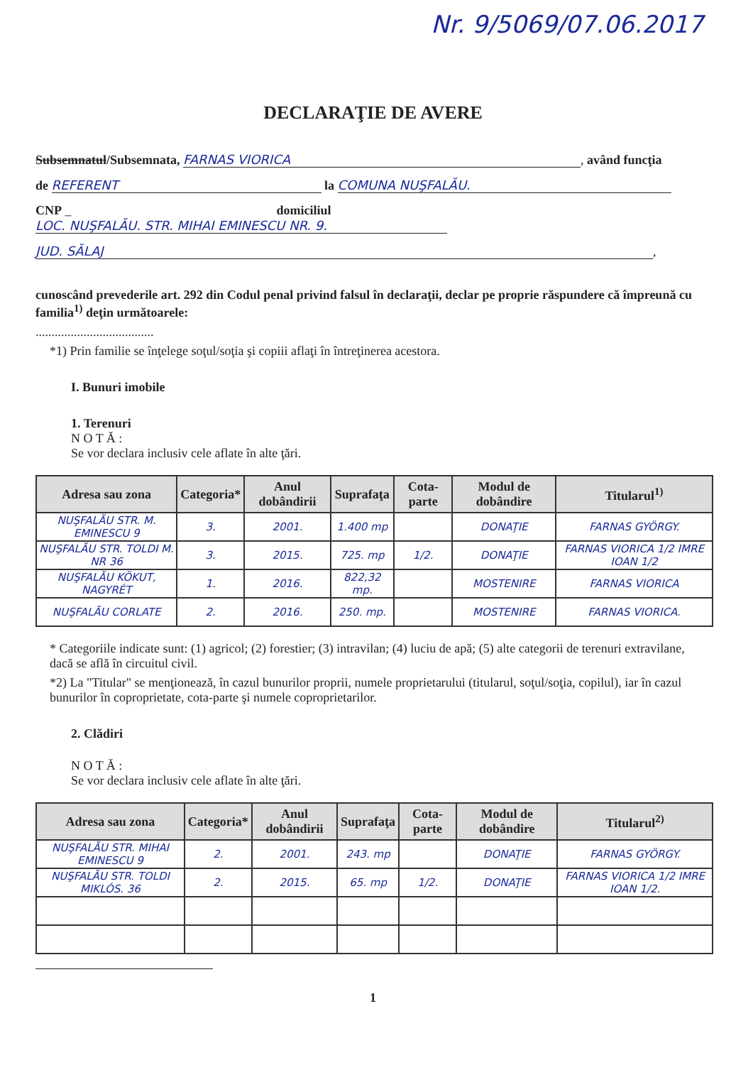Nr. 9/5069/07.06.2017
DECLARAŢIE DE AVERE
Subsemnatul/Subsemnata, FARNAS VIORICA, având funcţia
de REFERENT la COMUNA NUŞFALĂU.
CNP _ domiciliul LOC. NUŞFALĂU. STR. MIHAI EMINESCU NR. 9.
JUD. SĂLAJ,
cunoscând prevederile art. 292 din Codul penal privind falsul în declaraţii, declar pe proprie răspundere că împreună cu familia<sup>1)</sup> deţin următoarele:
.....................................
*1) Prin familie se înţelege soţul/soţia şi copiii aflaţi în întreţinerea acestora.
I. Bunuri imobile
1. Terenuri
N O T Ă :
Se vor declara inclusiv cele aflate în alte ţări.
| Adresa sau zona | Categoria* | Anul dobândirii | Suprafaţa | Cota-parte | Modul de dobândire | Titularul<sup>1)</sup> |
| --- | --- | --- | --- | --- | --- | --- |
| NUŞFALĂU STR. M. EMINESCU 9 | 3. | 2001. | 1.400 mp | | DONAŢIE | FARNAS GYÖRGY. |
| NUŞFALĂU STR. TOLDI M. NR 36 | 3. | 2015. | 725. mp | 1/2. | DONAŢIE | FARNAS VIORICA 1/2 IMRE IOAN 1/2 |
| NUŞFALĂU KÖKUT, NAGYRÉT | 1. | 2016. | 822,32 mp. | | MOSTENIRE | FARNAS VIORICA |
| NUŞFALĂU CORLATE | 2. | 2016. | 250. mp. | | MOSTENIRE | FARNAS VIORICA. |
* Categoriile indicate sunt: (1) agricol; (2) forestier; (3) intravilan; (4) luciu de apă; (5) alte categorii de terenuri extravilane, dacă se află în circuitul civil.
*2) La "Titular" se menţionează, în cazul bunurilor proprii, numele proprietarului (titularul, soţul/soţia, copilul), iar în cazul bunurilor în coproprietate, cota-parte şi numele coproprietarilor.
2. Clădiri
N O T Ă :
Se vor declara inclusiv cele aflate în alte ţări.
| Adresa sau zona | Categoria* | Anul dobândirii | Suprafaţa | Cota-parte | Modul de dobândire | Titularul<sup>2)</sup> |
| --- | --- | --- | --- | --- | --- | --- |
| NUŞFALĂU STR. MIHAI EMINESCU 9 | 2. | 2001. | 243. mp | | DONAŢIE | FARNAS GYÖRGY. |
| NUŞFALĂU STR. TOLDI MIKLÓS. 36 | 2. | 2015. | 65. mp | 1/2. | DONAŢIE | FARNAS VIORICA 1/2 IMRE IOAN 1/2. |
1